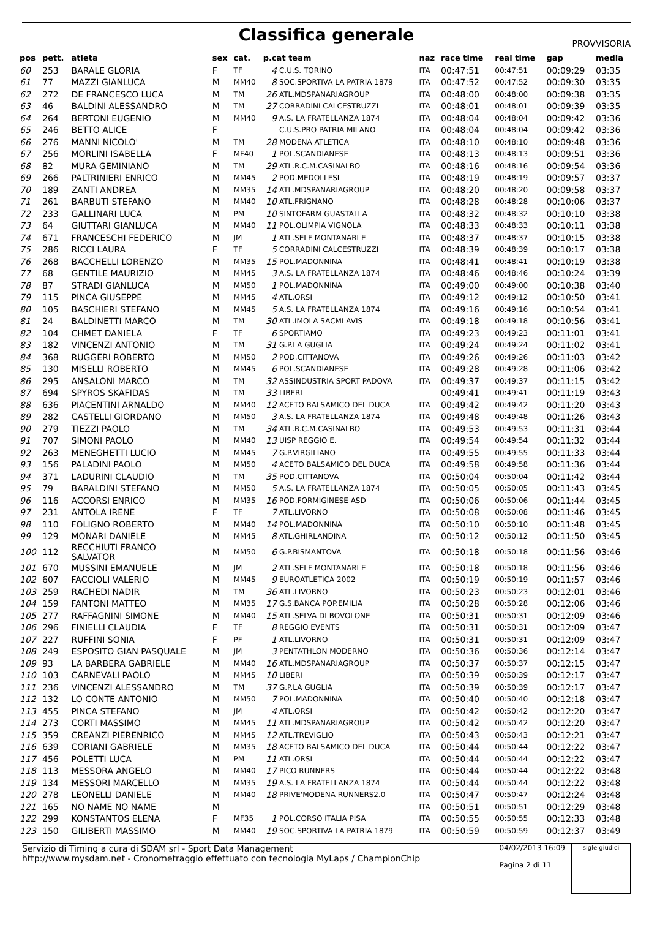Classifica generale
PROVVISORIA
| pos | pett. | atleta | sex | cat. | p.cat team | | naz | race time | real time | gap | media |
| --- | --- | --- | --- | --- | --- | --- | --- | --- | --- | --- | --- |
| 60 | 253 | BARALE GLORIA | F | TF | 4 | C.U.S. TORINO | ITA | 00:47:51 | 00:47:51 | 00:09:29 | 03:35 |
| 61 | 77 | MAZZI GIANLUCA | M | MM40 | 8 | SOC.SPORTIVA LA PATRIA 1879 | ITA | 00:47:52 | 00:47:52 | 00:09:30 | 03:35 |
| 62 | 272 | DE FRANCESCO LUCA | M | TM | 26 | ATL.MDSPANARIAGROUP | ITA | 00:48:00 | 00:48:00 | 00:09:38 | 03:35 |
| 63 | 46 | BALDINI ALESSANDRO | M | TM | 27 | CORRADINI CALCESTRUZZI | ITA | 00:48:01 | 00:48:01 | 00:09:39 | 03:35 |
| 64 | 264 | BERTONI EUGENIO | M | MM40 | 9 | A.S. LA FRATELLANZA 1874 | ITA | 00:48:04 | 00:48:04 | 00:09:42 | 03:36 |
| 65 | 246 | BETTO ALICE | F | | | C.U.S.PRO PATRIA MILANO | ITA | 00:48:04 | 00:48:04 | 00:09:42 | 03:36 |
| 66 | 276 | MANNI NICOLO' | M | TM | 28 | MODENA ATLETICA | ITA | 00:48:10 | 00:48:10 | 00:09:48 | 03:36 |
| 67 | 256 | MORLINI ISABELLA | F | MF40 | 1 | POL.SCANDIANESE | ITA | 00:48:13 | 00:48:13 | 00:09:51 | 03:36 |
| 68 | 82 | MURA GEMINIANO | M | TM | 29 | ATL.R.C.M.CASINALBO | ITA | 00:48:16 | 00:48:16 | 00:09:54 | 03:36 |
| 69 | 266 | PALTRINIERI ENRICO | M | MM45 | 2 | POD.MEDOLLESI | ITA | 00:48:19 | 00:48:19 | 00:09:57 | 03:37 |
| 70 | 189 | ZANTI ANDREA | M | MM35 | 14 | ATL.MDSPANARIAGROUP | ITA | 00:48:20 | 00:48:20 | 00:09:58 | 03:37 |
| 71 | 261 | BARBUTI STEFANO | M | MM40 | 10 | ATL.FRIGNANO | ITA | 00:48:28 | 00:48:28 | 00:10:06 | 03:37 |
| 72 | 233 | GALLINARI LUCA | M | PM | 10 | SINTOFARM GUASTALLA | ITA | 00:48:32 | 00:48:32 | 00:10:10 | 03:38 |
| 73 | 64 | GIUTTARI GIANLUCA | M | MM40 | 11 | POL.OLIMPIA VIGNOLA | ITA | 00:48:33 | 00:48:33 | 00:10:11 | 03:38 |
| 74 | 671 | FRANCESCHI FEDERICO | M | JM | 1 | ATL.SELF MONTANARI E | ITA | 00:48:37 | 00:48:37 | 00:10:15 | 03:38 |
| 75 | 286 | RICCI LAURA | F | TF | 5 | CORRADINI CALCESTRUZZI | ITA | 00:48:39 | 00:48:39 | 00:10:17 | 03:38 |
| 76 | 268 | BACCHELLI LORENZO | M | MM35 | 15 | POL.MADONNINA | ITA | 00:48:41 | 00:48:41 | 00:10:19 | 03:38 |
| 77 | 68 | GENTILE MAURIZIO | M | MM45 | 3 | A.S. LA FRATELLANZA 1874 | ITA | 00:48:46 | 00:48:46 | 00:10:24 | 03:39 |
| 78 | 87 | STRADI GIANLUCA | M | MM50 | 1 | POL.MADONNINA | ITA | 00:49:00 | 00:49:00 | 00:10:38 | 03:40 |
| 79 | 115 | PINCA GIUSEPPE | M | MM45 | 4 | ATL.ORSI | ITA | 00:49:12 | 00:49:12 | 00:10:50 | 03:41 |
| 80 | 105 | BASCHIERI STEFANO | M | MM45 | 5 | A.S. LA FRATELLANZA 1874 | ITA | 00:49:16 | 00:49:16 | 00:10:54 | 03:41 |
| 81 | 24 | BALDINETTI MARCO | M | TM | 30 | ATL.IMOLA SACMI AVIS | ITA | 00:49:18 | 00:49:18 | 00:10:56 | 03:41 |
| 82 | 104 | CHMET DANIELA | F | TF | 6 | SPORTIAMO | ITA | 00:49:23 | 00:49:23 | 00:11:01 | 03:41 |
| 83 | 182 | VINCENZI ANTONIO | M | TM | 31 | G.P.LA GUGLIA | ITA | 00:49:24 | 00:49:24 | 00:11:02 | 03:41 |
| 84 | 368 | RUGGERI ROBERTO | M | MM50 | 2 | POD.CITTANOVA | ITA | 00:49:26 | 00:49:26 | 00:11:03 | 03:42 |
| 85 | 130 | MISELLI ROBERTO | M | MM45 | 6 | POL.SCANDIANESE | ITA | 00:49:28 | 00:49:28 | 00:11:06 | 03:42 |
| 86 | 295 | ANSALONI MARCO | M | TM | 32 | ASSINDUSTRIA SPORT PADOVA | ITA | 00:49:37 | 00:49:37 | 00:11:15 | 03:42 |
| 87 | 694 | SPYROS SKAFIDAS | M | TM | 33 | LIBERI | | 00:49:41 | 00:49:41 | 00:11:19 | 03:43 |
| 88 | 636 | PIACENTINI ARNALDO | M | MM40 | 12 | ACETO BALSAMICO DEL DUCA | ITA | 00:49:42 | 00:49:42 | 00:11:20 | 03:43 |
| 89 | 282 | CASTELLI GIORDANO | M | MM50 | 3 | A.S. LA FRATELLANZA 1874 | ITA | 00:49:48 | 00:49:48 | 00:11:26 | 03:43 |
| 90 | 279 | TIEZZI PAOLO | M | TM | 34 | ATL.R.C.M.CASINALBO | ITA | 00:49:53 | 00:49:53 | 00:11:31 | 03:44 |
| 91 | 707 | SIMONI PAOLO | M | MM40 | 13 | UISP REGGIO E. | ITA | 00:49:54 | 00:49:54 | 00:11:32 | 03:44 |
| 92 | 263 | MENEGHETTI LUCIO | M | MM45 | 7 | G.P.VIRGILIANO | ITA | 00:49:55 | 00:49:55 | 00:11:33 | 03:44 |
| 93 | 156 | PALADINI PAOLO | M | MM50 | 4 | ACETO BALSAMICO DEL DUCA | ITA | 00:49:58 | 00:49:58 | 00:11:36 | 03:44 |
| 94 | 371 | LADURINI CLAUDIO | M | TM | 35 | POD.CITTANOVA | ITA | 00:50:04 | 00:50:04 | 00:11:42 | 03:44 |
| 95 | 79 | BARALDINI STEFANO | M | MM50 | 5 | A.S. LA FRATELLANZA 1874 | ITA | 00:50:05 | 00:50:05 | 00:11:43 | 03:45 |
| 96 | 116 | ACCORSI ENRICO | M | MM35 | 16 | POD.FORMIGINESE ASD | ITA | 00:50:06 | 00:50:06 | 00:11:44 | 03:45 |
| 97 | 231 | ANTOLA IRENE | F | TF | 7 | ATL.LIVORNO | ITA | 00:50:08 | 00:50:08 | 00:11:46 | 03:45 |
| 98 | 110 | FOLIGNO ROBERTO | M | MM40 | 14 | POL.MADONNINA | ITA | 00:50:10 | 00:50:10 | 00:11:48 | 03:45 |
| 99 | 129 | MONARI DANIELE | M | MM45 | 8 | ATL.GHIRLANDINA | ITA | 00:50:12 | 00:50:12 | 00:11:50 | 03:45 |
| 100 | 112 | RECCHIUTI FRANCO SALVATOR | M | MM50 | 6 | G.P.BISMANTOVA | ITA | 00:50:18 | 00:50:18 | 00:11:56 | 03:46 |
| 101 | 670 | MUSSINI EMANUELE | M | JM | 2 | ATL.SELF MONTANARI E | ITA | 00:50:18 | 00:50:18 | 00:11:56 | 03:46 |
| 102 | 607 | FACCIOLI VALERIO | M | MM45 | 9 | EUROATLETICA 2002 | ITA | 00:50:19 | 00:50:19 | 00:11:57 | 03:46 |
| 103 | 259 | RACHEDI NADIR | M | TM | 36 | ATL.LIVORNO | ITA | 00:50:23 | 00:50:23 | 00:12:01 | 03:46 |
| 104 | 159 | FANTONI MATTEO | M | MM35 | 17 | G.S.BANCA POP.EMILIA | ITA | 00:50:28 | 00:50:28 | 00:12:06 | 03:46 |
| 105 | 277 | RAFFAGNINI SIMONE | M | MM40 | 15 | ATL.SELVA DI BOVOLONE | ITA | 00:50:31 | 00:50:31 | 00:12:09 | 03:46 |
| 106 | 296 | FINIELLI CLAUDIA | F | TF | 8 | REGGIO EVENTS | ITA | 00:50:31 | 00:50:31 | 00:12:09 | 03:47 |
| 107 | 227 | RUFFINI SONIA | F | PF | 1 | ATL.LIVORNO | ITA | 00:50:31 | 00:50:31 | 00:12:09 | 03:47 |
| 108 | 249 | ESPOSITO GIAN PASQUALE | M | JM | 3 | PENTATHLON MODERNO | ITA | 00:50:36 | 00:50:36 | 00:12:14 | 03:47 |
| 109 | 93 | LA BARBERA GABRIELE | M | MM40 | 16 | ATL.MDSPANARIAGROUP | ITA | 00:50:37 | 00:50:37 | 00:12:15 | 03:47 |
| 110 | 103 | CARNEVALI PAOLO | M | MM45 | 10 | LIBERI | ITA | 00:50:39 | 00:50:39 | 00:12:17 | 03:47 |
| 111 | 236 | VINCENZI ALESSANDRO | M | TM | 37 | G.P.LA GUGLIA | ITA | 00:50:39 | 00:50:39 | 00:12:17 | 03:47 |
| 112 | 132 | LO CONTE ANTONIO | M | MM50 | 7 | POL.MADONNINA | ITA | 00:50:40 | 00:50:40 | 00:12:18 | 03:47 |
| 113 | 455 | PINCA STEFANO | M | JM | 4 | ATL.ORSI | ITA | 00:50:42 | 00:50:42 | 00:12:20 | 03:47 |
| 114 | 273 | CORTI MASSIMO | M | MM45 | 11 | ATL.MDSPANARIAGROUP | ITA | 00:50:42 | 00:50:42 | 00:12:20 | 03:47 |
| 115 | 359 | CREANZI PIERENRICO | M | MM45 | 12 | ATL.TREVIGLIO | ITA | 00:50:43 | 00:50:43 | 00:12:21 | 03:47 |
| 116 | 639 | CORIANI GABRIELE | M | MM35 | 18 | ACETO BALSAMICO DEL DUCA | ITA | 00:50:44 | 00:50:44 | 00:12:22 | 03:47 |
| 117 | 456 | POLETTI LUCA | M | PM | 11 | ATL.ORSI | ITA | 00:50:44 | 00:50:44 | 00:12:22 | 03:47 |
| 118 | 113 | MESSORA ANGELO | M | MM40 | 17 | PICO RUNNERS | ITA | 00:50:44 | 00:50:44 | 00:12:22 | 03:48 |
| 119 | 134 | MESSORI MARCELLO | M | MM35 | 19 | A.S. LA FRATELLANZA 1874 | ITA | 00:50:44 | 00:50:44 | 00:12:22 | 03:48 |
| 120 | 278 | LEONELLI DANIELE | M | MM40 | 18 | PRIVE'MODENA RUNNERS2.0 | ITA | 00:50:47 | 00:50:47 | 00:12:24 | 03:48 |
| 121 | 165 | NO NAME NO NAME | M | | | | ITA | 00:50:51 | 00:50:51 | 00:12:29 | 03:48 |
| 122 | 299 | KONSTANTOS ELENA | F | MF35 | 1 | POL.CORSO ITALIA PISA | ITA | 00:50:55 | 00:50:55 | 00:12:33 | 03:48 |
| 123 | 150 | GILIBERTI MASSIMO | M | MM40 | 19 | SOC.SPORTIVA LA PATRIA 1879 | ITA | 00:50:59 | 00:50:59 | 00:12:37 | 03:49 |
Servizio di Timing a cura di SDAM srl - Sport Data Management
http://www.mysdam.net - Cronometraggio effettuato con tecnologia MyLaps / ChampionChip
04/02/2013 16:09
Pagina 2 di 11
sigle giudici